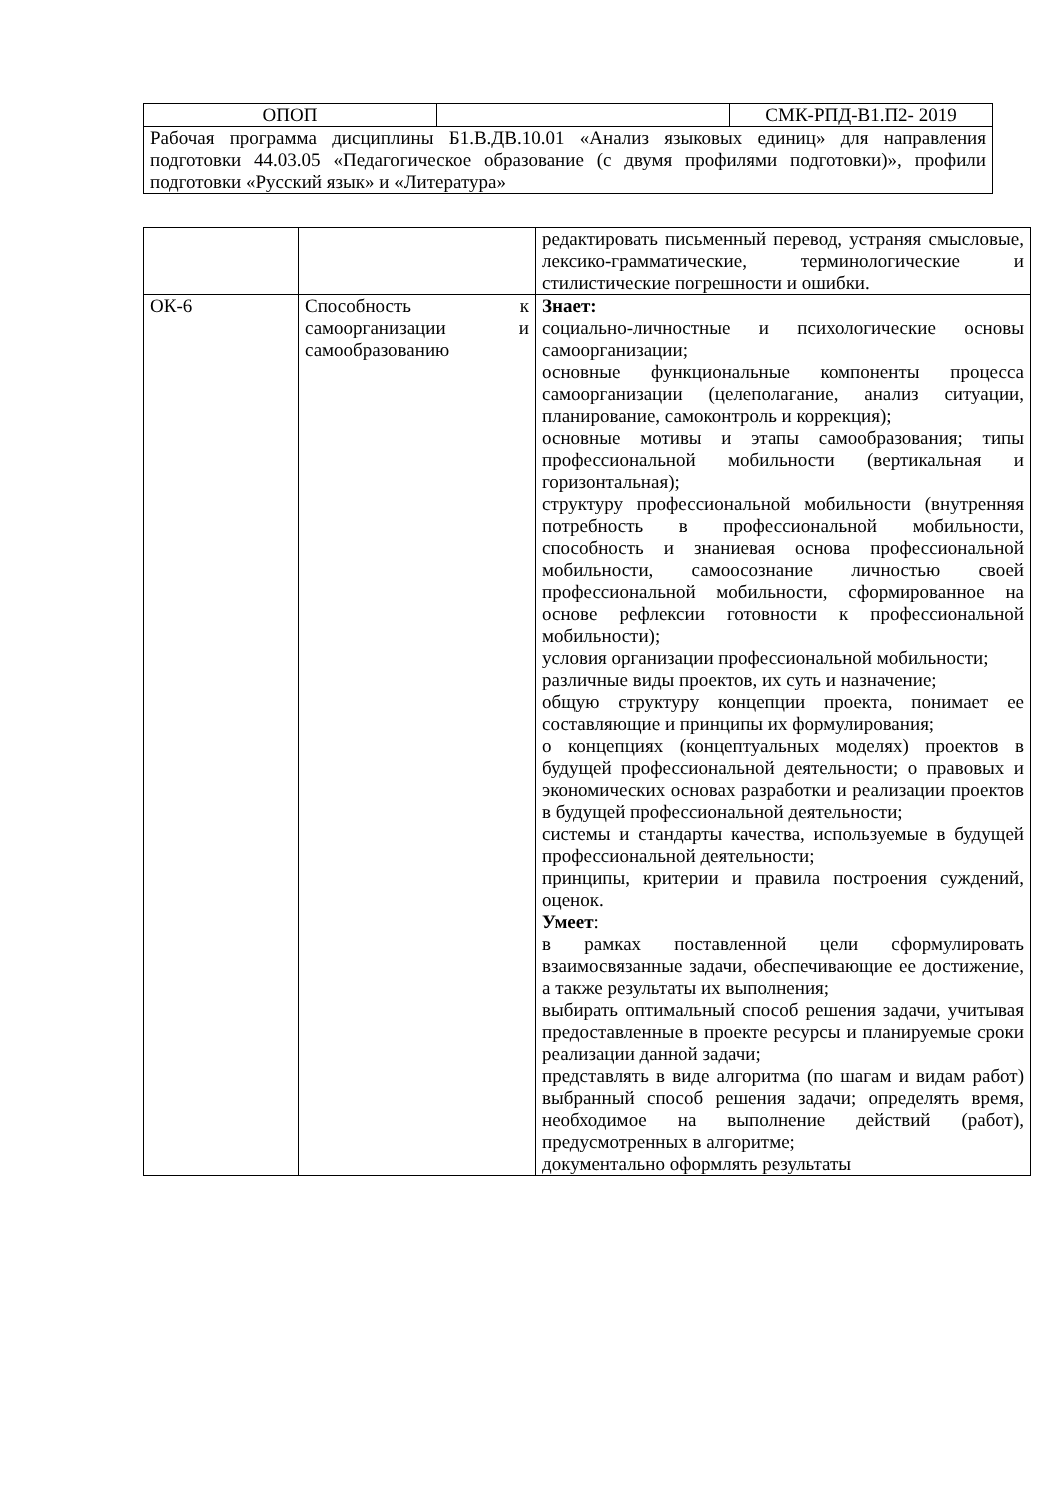| ОПОП | | СМК-РПД-В1.П2- 2019 |
| Рабочая программа дисциплины Б1.В.ДВ.10.01 «Анализ языковых единиц» для направления подготовки 44.03.05 «Педагогическое образование (с двумя профилями подготовки)», профили подготовки «Русский язык» и «Литература» | | |
| | | редактировать письменный перевод, устраняя смысловые, лексико-грамматические, терминологические и стилистические погрешности и ошибки. |
| ОК-6 | Способность к самоорганизации и самообразованию | Знает: социально-личностные и психологические основы самоорганизации; основные функциональные компоненты процесса самоорганизации (целеполагание, анализ ситуации, планирование, самоконтроль и коррекция); основные мотивы и этапы самообразования; типы профессиональной мобильности (вертикальная и горизонтальная); структуру профессиональной мобильности (внутренняя потребность в профессиональной мобильности, способность и знаниевая основа профессиональной мобильности, самоосознание личностью своей профессиональной мобильности, сформированное на основе рефлексии готовности к профессиональной мобильности); условия организации профессиональной мобильности; различные виды проектов, их суть и назначение; общую структуру концепции проекта, понимает ее составляющие и принципы их формулирования; о концепциях (концептуальных моделях) проектов в будущей профессиональной деятельности; о правовых и экономических основах разработки и реализации проектов в будущей профессиональной деятельности; системы и стандарты качества, используемые в будущей профессиональной деятельности; принципы, критерии и правила построения суждений, оценок. Умеет : в рамках поставленной цели сформулировать взаимосвязанные задачи, обеспечивающие ее достижение, а также результаты их выполнения; выбирать оптимальный способ решения задачи, учитывая предоставленные в проекте ресурсы и планируемые сроки реализации данной задачи; представлять в виде алгоритма (по шагам и видам работ) выбранный способ решения задачи; определять время, необходимое на выполнение действий (работ), предусмотренных в алгоритме; документально оформлять результаты |